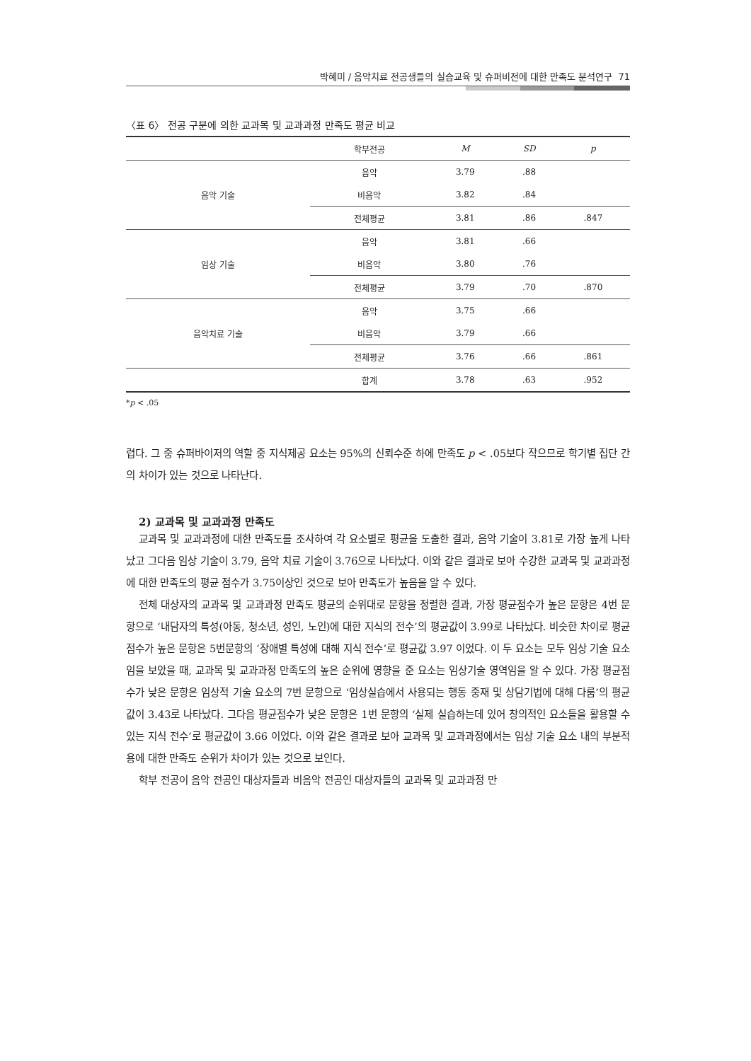박혜미 / 음악치료 전공생들의 실습교육 및 슈퍼비전에 대한 만족도 분석연구 71
〈표 6〉 전공 구분에 의한 교과목 및 교과과정 만족도 평균 비교
| | 학부전공 | M | SD | p |
| --- | --- | --- | --- | --- |
| 음악 기술 | 음악 | 3.79 | .88 | |
| | 비음악 | 3.82 | .84 | |
| | 전체평균 | 3.81 | .86 | .847 |
| 임상 기술 | 음악 | 3.81 | .66 | |
| | 비음악 | 3.80 | .76 | |
| | 전체평균 | 3.79 | .70 | .870 |
| 음악치료 기술 | 음악 | 3.75 | .66 | |
| | 비음악 | 3.79 | .66 | |
| | 전체평균 | 3.76 | .66 | .861 |
| | 합계 | 3.78 | .63 | .952 |
*p < .05
렵다. 그 중 슈퍼바이저의 역할 중 지식제공 요소는 95%의 신뢰수준 하에 만족도 p < .05보다 작으므로 학기별 집단 간의 차이가 있는 것으로 나타난다.
2) 교과목 및 교과과정 만족도
교과목 및 교과과정에 대한 만족도를 조사하여 각 요소별로 평균을 도출한 결과, 음악 기술이 3.81로 가장 높게 나타났고 그다음 임상 기술이 3.79, 음악 치료 기술이 3.76으로 나타났다. 이와 같은 결과로 보아 수강한 교과목 및 교과과정에 대한 만족도의 평균 점수가 3.75이상인 것으로 보아 만족도가 높음을 알 수 있다.
전체 대상자의 교과목 및 교과과정 만족도 평균의 순위대로 문항을 정렬한 결과, 가장 평균점수가 높은 문항은 4번 문항으로 ‘내담자의 특성(아동, 청소년, 성인, 노인)에 대한 지식의 전수’의 평균값이 3.99로 나타났다. 비슷한 차이로 평균점수가 높은 문항은 5번문항의 ‘장애별 특성에 대해 지식 전수’로 평균값 3.97 이었다. 이 두 요소는 모두 임상 기술 요소임을 보았을 때, 교과목 및 교과과정 만족도의 높은 순위에 영향을 준 요소는 임상기술 영역임을 알 수 있다. 가장 평균점수가 낮은 문항은 임상적 기술 요소의 7번 문항으로 ‘임상실습에서 사용되는 행동 중재 및 상담기법에 대해 다룸’의 평균값이 3.43로 나타났다. 그다음 평균점수가 낮은 문항은 1번 문항의 ‘실제 실습하는데 있어 창의적인 요소들을 활용할 수 있는 지식 전수’로 평균값이 3.66 이었다. 이와 같은 결과로 보아 교과목 및 교과과정에서는 임상 기술 요소 내의 부분적용에 대한 만족도 순위가 차이가 있는 것으로 보인다.
학부 전공이 음악 전공인 대상자들과 비음악 전공인 대상자들의 교과목 및 교과과정 만